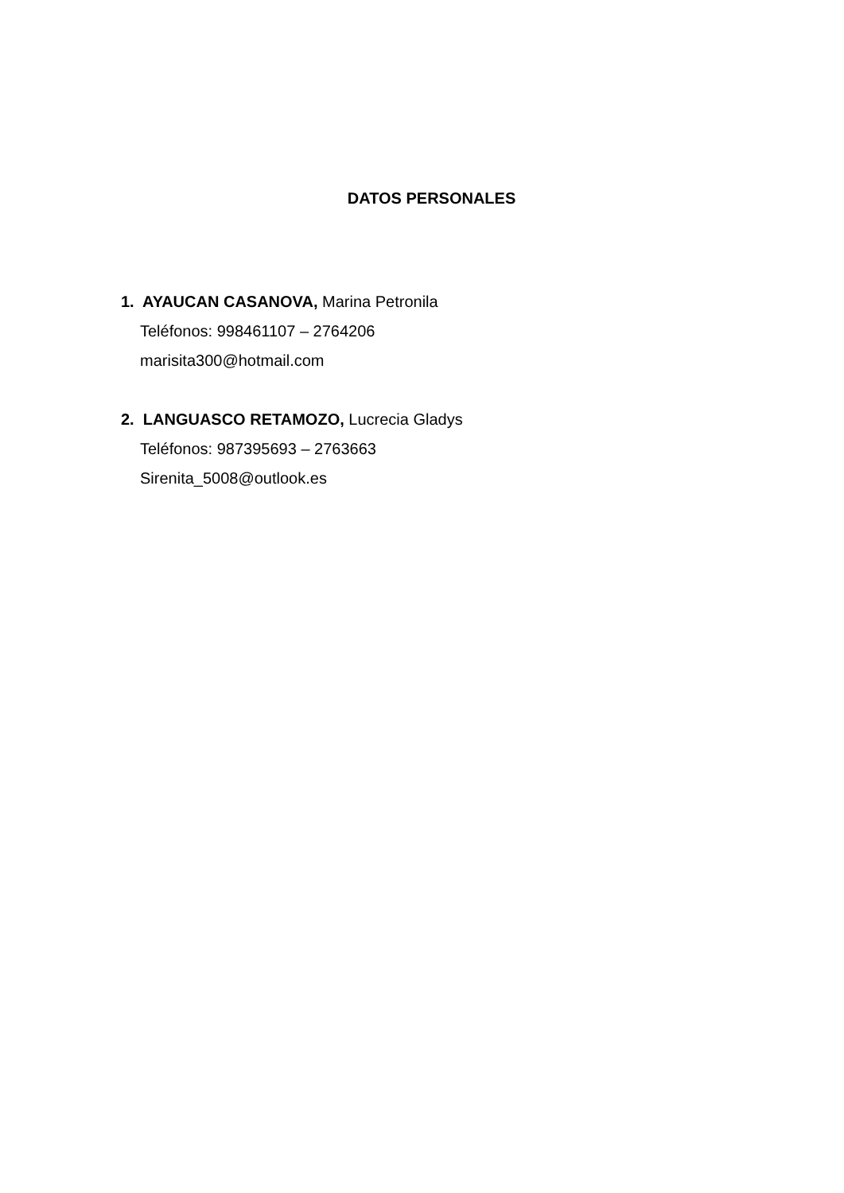DATOS PERSONALES
1. AYAUCAN CASANOVA, Marina Petronila
Teléfonos: 998461107 – 2764206
marisita300@hotmail.com
2. LANGUASCO RETAMOZO, Lucrecia Gladys
Teléfonos: 987395693 – 2763663
Sirenita_5008@outlook.es